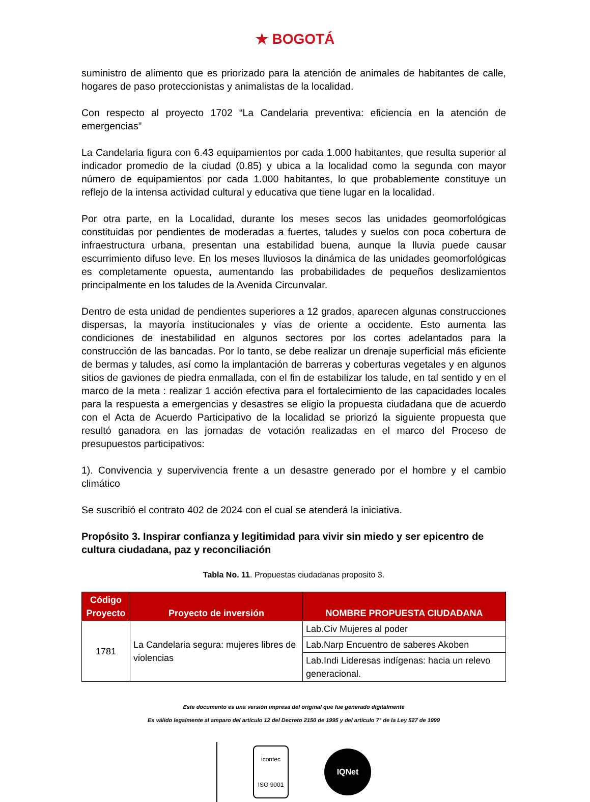★ BOGOTÁ
suministro de alimento que es priorizado para la atención de animales de habitantes de calle, hogares de paso proteccionistas y animalistas de la localidad.
Con respecto al proyecto 1702 “La Candelaria preventiva: eficiencia en la atención de emergencias”
La Candelaria figura con 6.43 equipamientos por cada 1.000 habitantes, que resulta superior al indicador promedio de la ciudad (0.85) y ubica a la localidad como la segunda con mayor número de equipamientos por cada 1.000 habitantes, lo que probablemente constituye un reflejo de la intensa actividad cultural y educativa que tiene lugar en la localidad.
Por otra parte, en la Localidad, durante los meses secos las unidades geomorfológicas constituidas por pendientes de moderadas a fuertes, taludes y suelos con poca cobertura de infraestructura urbana, presentan una estabilidad buena, aunque la lluvia puede causar escurrimiento difuso leve. En los meses lluviosos la dinámica de las unidades geomorfológicas es completamente opuesta, aumentando las probabilidades de pequeños deslizamientos principalmente en los taludes de la Avenida Circunvalar.
Dentro de esta unidad de pendientes superiores a 12 grados, aparecen algunas construcciones dispersas, la mayoría institucionales y vías de oriente a occidente. Esto aumenta las condiciones de inestabilidad en algunos sectores por los cortes adelantados para la construcción de las bancadas. Por lo tanto, se debe realizar un drenaje superficial más eficiente de bermas y taludes, así como la implantación de barreras y coberturas vegetales y en algunos sitios de gaviones de piedra enmallada, con el fin de estabilizar los talude, en tal sentido y en el marco de la meta : realizar 1 acción efectiva para el fortalecimiento de las capacidades locales para la respuesta a emergencias y desastres se eligio la propuesta ciudadana que de acuerdo con el Acta de Acuerdo Participativo de la localidad se priorizó la siguiente propuesta que resultó ganadora en las jornadas de votación realizadas en el marco del Proceso de presupuestos participativos:
1). Convivencia y supervivencia frente a un desastre generado por el hombre y el cambio climático
Se suscribió el contrato 402 de 2024 con el cual se atenderá la iniciativa.
Propósito 3. Inspirar confianza y legitimidad para vivir sin miedo y ser epicentro de cultura ciudadana, paz y reconciliación
Tabla No. 11. Propuestas ciudadanas proposito 3.
| Código Proyecto | Proyecto de inversión | NOMBRE PROPUESTA CIUDADANA |
| --- | --- | --- |
| 1781 | La Candelaria segura: mujeres libres de violencias | Lab.Civ Mujeres al poder |
| | | Lab.Narp Encuentro de saberes Akoben |
| | | Lab.Indi Lideresas indígenas: hacia un relevo generacional. |
Este documento es una versión impresa del original que fue generado digitalmente
Es válido legalmente al amparo del artículo 12 del Decreto 2150 de 1995 y del artículo 7° de la Ley 527 de 1999
icontec
ISO 9001
IQNet